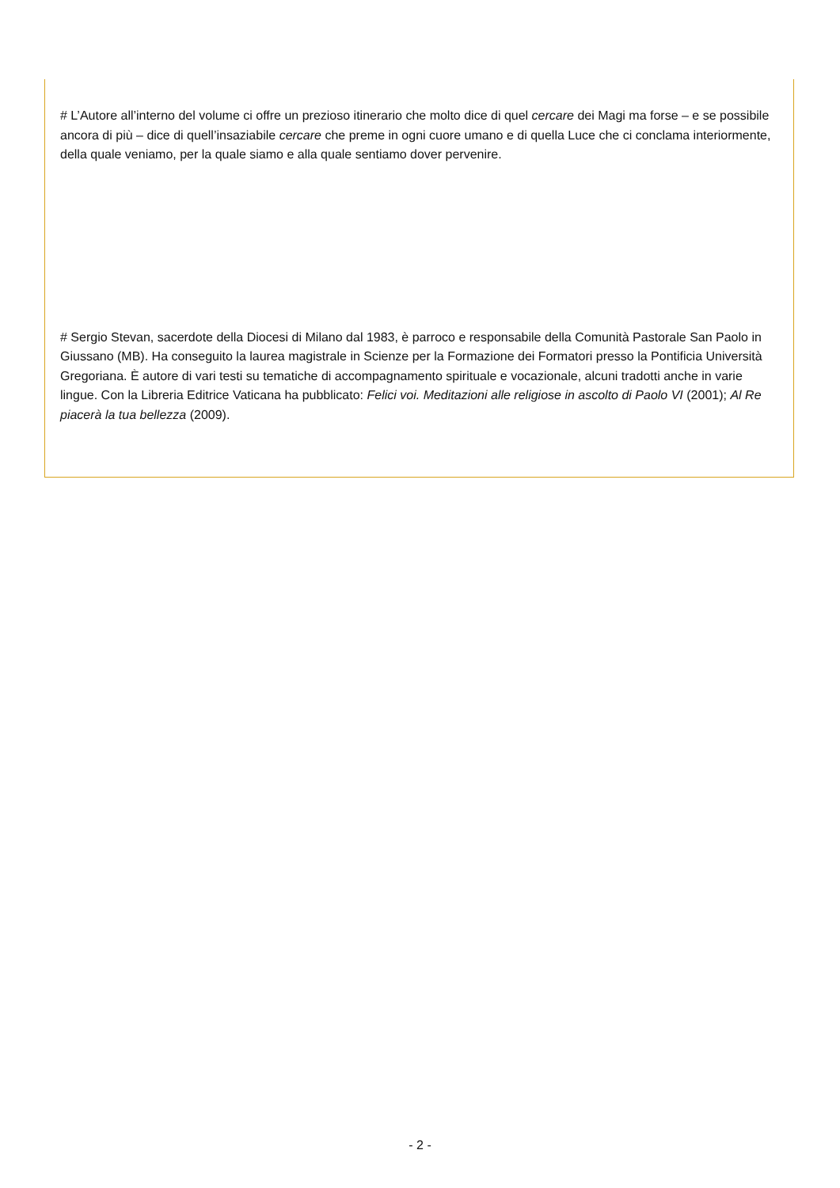# L’Autore all’interno del volume ci offre un prezioso itinerario che molto dice di quel cercare dei Magi ma forse – e se possibile ancora di più – dice di quell’insaziabile cercare che preme in ogni cuore umano e di quella Luce che ci conclama interiormente, della quale veniamo, per la quale siamo e alla quale sentiamo dover pervenire.
# Sergio Stevan, sacerdote della Diocesi di Milano dal 1983, è parroco e responsabile della Comunità Pastorale San Paolo in Giussano (MB). Ha conseguito la laurea magistrale in Scienze per la Formazione dei Formatori presso la Pontificia Università Gregoriana. È autore di vari testi su tematiche di accompagnamento spirituale e vocazionale, alcuni tradotti anche in varie lingue. Con la Libreria Editrice Vaticana ha pubblicato: Felici voi. Meditazioni alle religiose in ascolto di Paolo VI (2001); Al Re piacerà la tua bellezza (2009).
- 2 -